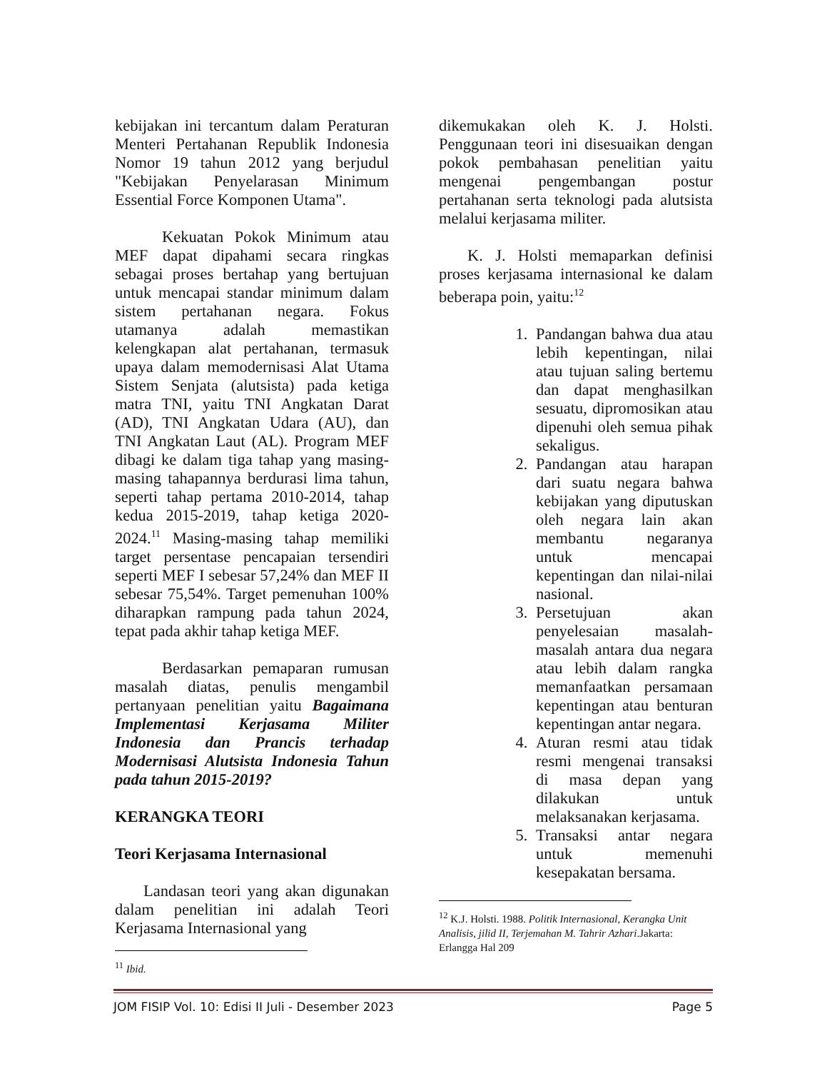kebijakan ini tercantum dalam Peraturan Menteri Pertahanan Republik Indonesia Nomor 19 tahun 2012 yang berjudul "Kebijakan Penyelarasan Minimum Essential Force Komponen Utama".
Kekuatan Pokok Minimum atau MEF dapat dipahami secara ringkas sebagai proses bertahap yang bertujuan untuk mencapai standar minimum dalam sistem pertahanan negara. Fokus utamanya adalah memastikan kelengkapan alat pertahanan, termasuk upaya dalam memodernisasi Alat Utama Sistem Senjata (alutsista) pada ketiga matra TNI, yaitu TNI Angkatan Darat (AD), TNI Angkatan Udara (AU), dan TNI Angkatan Laut (AL). Program MEF dibagi ke dalam tiga tahap yang masing-masing tahapannya berdurasi lima tahun, seperti tahap pertama 2010-2014, tahap kedua 2015-2019, tahap ketiga 2020-2024.<sup>11</sup> Masing-masing tahap memiliki target persentase pencapaian tersendiri seperti MEF I sebesar 57,24% dan MEF II sebesar 75,54%. Target pemenuhan 100% diharapkan rampung pada tahun 2024, tepat pada akhir tahap ketiga MEF.
Berdasarkan pemaparan rumusan masalah diatas, penulis mengambil pertanyaan penelitian yaitu Bagaimana Implementasi Kerjasama Militer Indonesia dan Prancis terhadap Modernisasi Alutsista Indonesia Tahun pada tahun 2015-2019?
KERANGKA TEORI
Teori Kerjasama Internasional
Landasan teori yang akan digunakan dalam penelitian ini adalah Teori Kerjasama Internasional yang
<sup>11</sup> Ibid.
dikemukakan oleh K. J. Holsti. Penggunaan teori ini disesuaikan dengan pokok pembahasan penelitian yaitu mengenai pengembangan postur pertahanan serta teknologi pada alutsista melalui kerjasama militer.
K. J. Holsti memaparkan definisi proses kerjasama internasional ke dalam beberapa poin, yaitu:<sup>12</sup>
1. Pandangan bahwa dua atau lebih kepentingan, nilai atau tujuan saling bertemu dan dapat menghasilkan sesuatu, dipromosikan atau dipenuhi oleh semua pihak sekaligus.
2. Pandangan atau harapan dari suatu negara bahwa kebijakan yang diputuskan oleh negara lain akan membantu negaranya untuk mencapai kepentingan dan nilai-nilai nasional.
3. Persetujuan akan penyelesaian masalah-masalah antara dua negara atau lebih dalam rangka memanfaatkan persamaan kepentingan atau benturan kepentingan antar negara.
4. Aturan resmi atau tidak resmi mengenai transaksi di masa depan yang dilakukan untuk melaksanakan kerjasama.
5. Transaksi antar negara untuk memenuhi kesepakatan bersama.
<sup>12</sup> K.J. Holsti. 1988. Politik Internasional, Kerangka Unit Analisis, jilid II, Terjemahan M. Tahrir Azhari.Jakarta: Erlangga Hal 209
JOM FISIP Vol. 10: Edisi II Juli - Desember 2023 Page 5